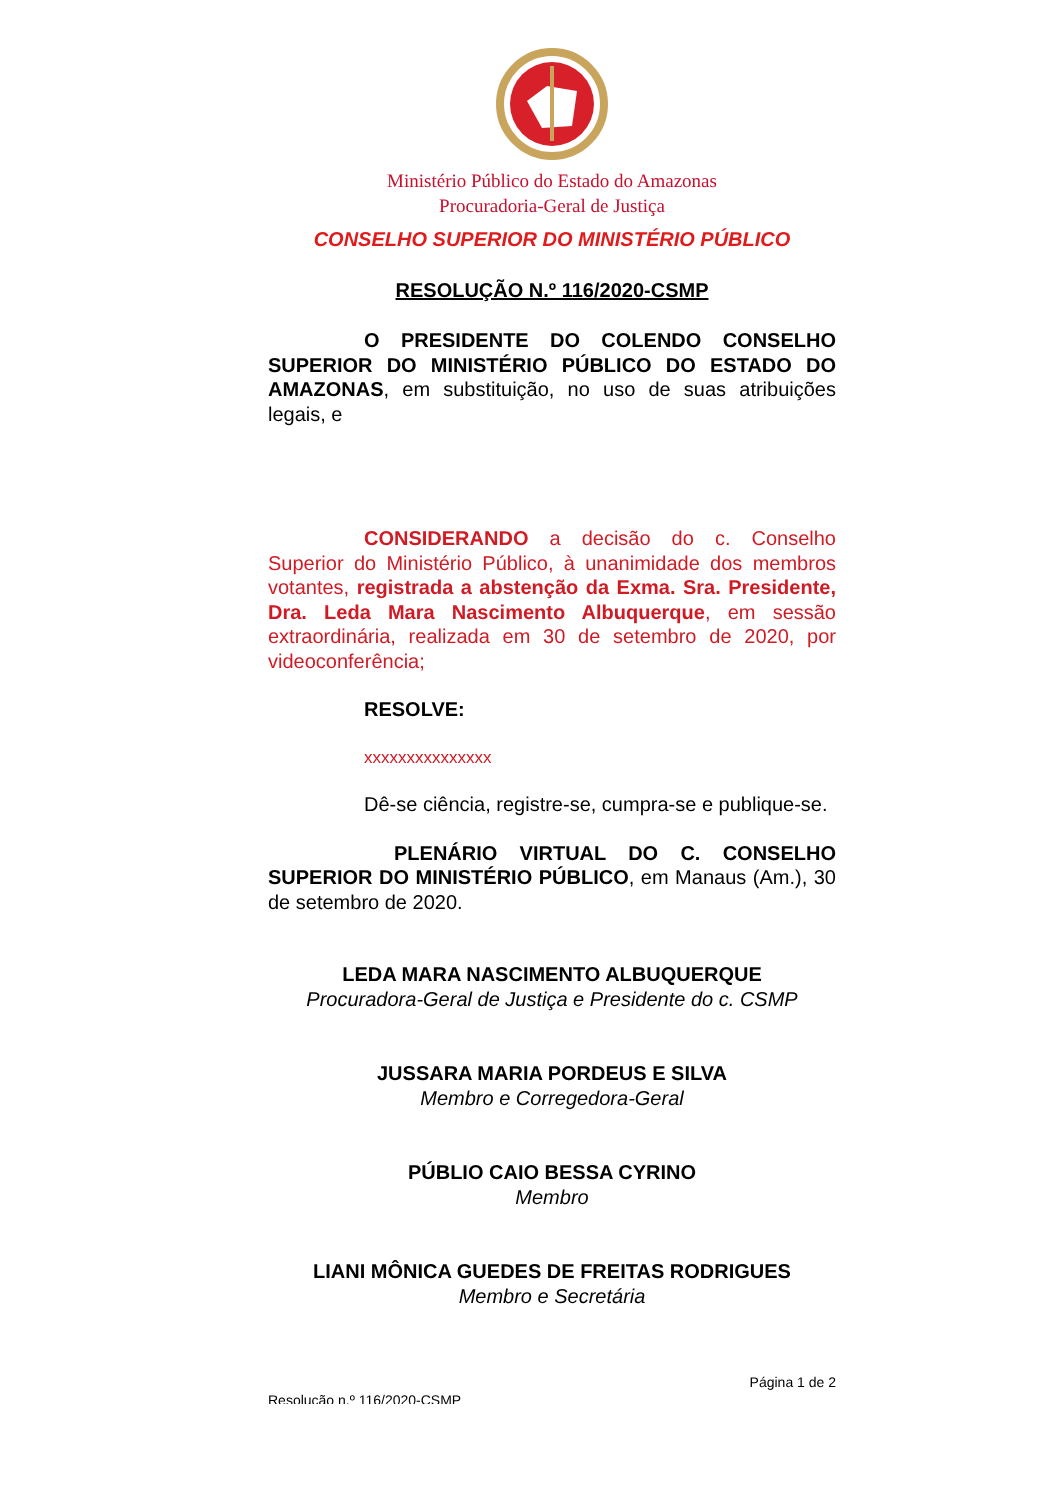Ministério Público do Estado do Amazonas
Procuradoria-Geral de Justiça
CONSELHO SUPERIOR DO MINISTÉRIO PÚBLICO
RESOLUÇÃO N.º 116/2020-CSMP
O PRESIDENTE DO COLENDO CONSELHO SUPERIOR DO MINISTÉRIO PÚBLICO DO ESTADO DO AMAZONAS, em substituição, no uso de suas atribuições legais, e
CONSIDERANDO a decisão do c. Conselho Superior do Ministério Público, à unanimidade dos membros votantes, registrada a abstenção da Exma. Sra. Presidente, Dra. Leda Mara Nascimento Albuquerque, em sessão extraordinária, realizada em 30 de setembro de 2020, por videoconferência;
RESOLVE:
xxxxxxxxxxxxxxx
Dê-se ciência, registre-se, cumpra-se e publique-se.
PLENÁRIO VIRTUAL DO C. CONSELHO SUPERIOR DO MINISTÉRIO PÚBLICO, em Manaus (Am.), 30 de setembro de 2020.
LEDA MARA NASCIMENTO ALBUQUERQUE
Procuradora-Geral de Justiça e Presidente do c. CSMP
JUSSARA MARIA PORDEUS E SILVA
Membro e Corregedora-Geral
PÚBLIO CAIO BESSA CYRINO
Membro
LIANI MÔNICA GUEDES DE FREITAS RODRIGUES
Membro e Secretária
Página 1 de 2
Resolução n.º 116/2020-CSMP